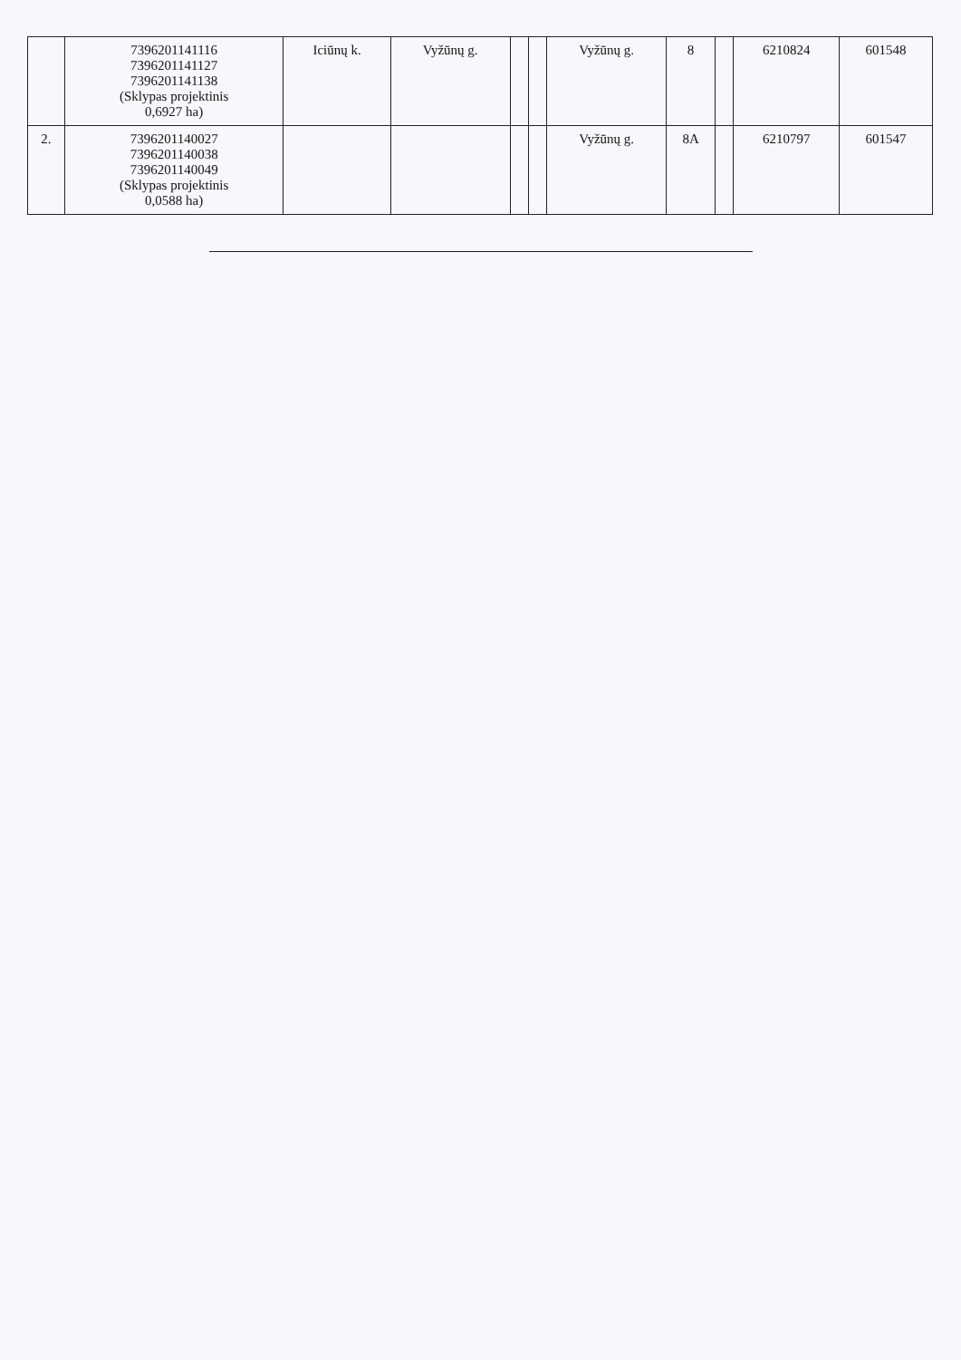| | 7396201141116 7396201141127 7396201141138 (Sklypas projektinis 0,6927 ha) | Iciūnų k. | Vyžūnų g. | | | Vyžūnų g. | 8 | | 6210824 | 601548 |
| 2. | 7396201140027 7396201140038 7396201140049 (Sklypas projektinis 0,0588 ha) | | | | | Vyžūnų g. | 8A | | 6210797 | 601547 |